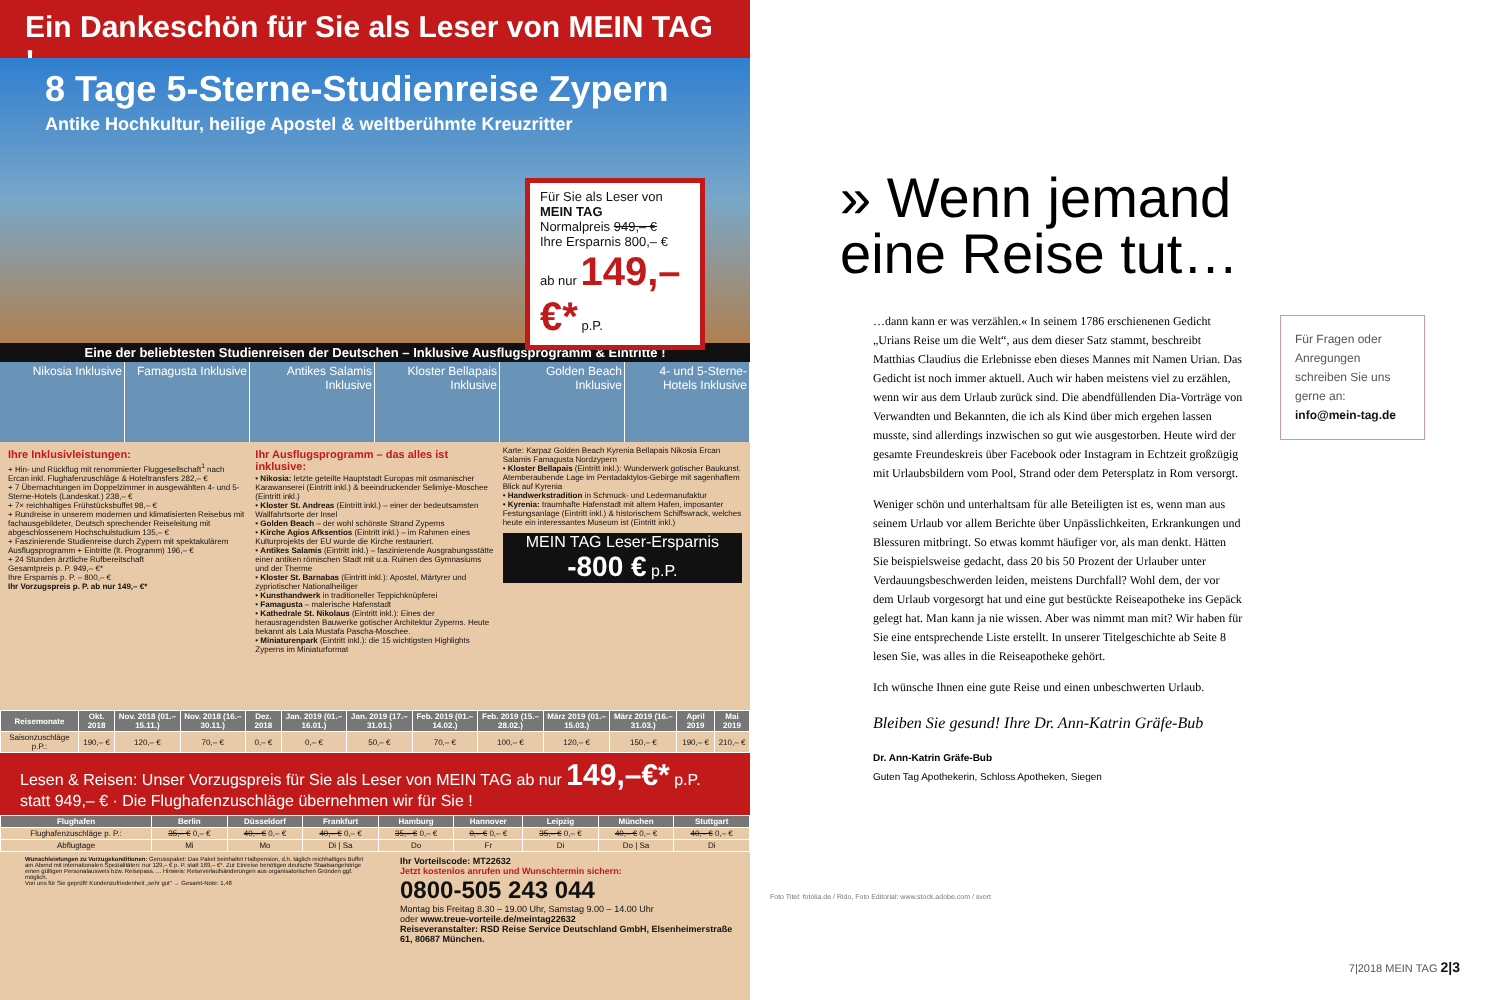Ein Dankeschön für Sie als Leser von MEIN TAG !
8 Tage 5-Sterne-Studienreise Zypern
Antike Hochkultur, heilige Apostel & weltberühmte Kreuzritter
Für Sie als Leser von
MEIN TAG
Normalpreis 949,– €
Ihre Ersparnis 800,– €
ab nur 149,–€* p.P.
Eine der beliebtesten Studienreisen der Deutschen – Inklusive Ausflugsprogramm & Eintritte !
Nikosia Inklusive Famagusta Inklusive Antikes Salamis Inklusive Kloster Bellapais Inklusive Golden Beach Inklusive 4- und 5-Sterne-Hotels Inklusive
Ihre Inklusivleistungen:
+ Hin- und Rückflug mit renommierter Fluggesellschaft<sup>1</sup> nach Ercan inkl. Flughafenzuschläge & Hoteltransfers 282,– €
+ 7 Übernachtungen im Doppelzimmer in ausgewählten 4- und 5-Sterne-Hotels (Landeskat.) 238,– €
+ 7× reichhaltiges Frühstücksbuffet 98,– €
+ Rundreise in unserem modernen und klimatisierten Reisebus mit fachausgebildeter, Deutsch sprechender Reiseleitung mit abgeschlossenem Hochschulstudium 135,– €
+ Faszinierende Studienreise durch Zypern mit spektakulärem Ausflugsprogramm + Eintritte (lt. Programm) 196,– €
+ 24 Stunden ärztliche Rufbereitschaft
Gesamtpreis p. P. 949,– €*
Ihre Ersparnis p. P. – 800,– €
Ihr Vorzugspreis p. P. ab nur 149,– €*
Ihr Ausflugsprogramm – das alles ist inklusive:
• Nikosia: letzte geteilte Hauptstadt Europas mit osmanischer Karawanserei (Eintritt inkl.) & beeindruckender Selimiye-Moschee (Eintritt inkl.)
• Kloster St. Andreas (Eintritt inkl.) – einer der bedeutsamsten Wallfahrtsorte der Insel
• Golden Beach – der wohl schönste Strand Zyperns
• Kirche Agios Afksentios (Eintritt inkl.) – im Rahmen eines Kulturprojekts der EU wurde die Kirche restauriert.
• Antikes Salamis (Eintritt inkl.) – faszinierende Ausgrabungsstätte einer antiken römischen Stadt mit u.a. Ruinen des Gymnasiums und der Therme
• Kloster St. Barnabas (Eintritt inkl.): Apostel, Märtyrer und zypriotischer Nationalheiliger
• Kunsthandwerk in traditioneller Teppichknüpferei
• Famagusta – malerische Hafenstadt
• Kathedrale St. Nikolaus (Eintritt inkl.): Eines der herausragendsten Bauwerke gotischer Architektur Zyperns. Heute bekannt als Lala Mustafa Pascha-Moschee.
• Miniaturenpark (Eintritt inkl.): die 15 wichtigsten Highlights Zyperns im Miniaturformat
Karte: Karpaz Golden Beach Kyrenia Bellapais Nikosia Ercan Salamis Famagusta Nordzypern
• Kloster Bellapais (Eintritt inkl.): Wunderwerk gotischer Baukunst. Atemberaubende Lage im Pentadaktylos-Gebirge mit sagenhaftem Blick auf Kyrenia
• Handwerkstradition in Schmuck- und Ledermanufaktur
• Kyrenia: traumhafte Hafenstadt mit altem Hafen, imposanter Festungsanlage (Eintritt inkl.) & historischem Schiffswrack, welches heute ein interessantes Museum ist (Eintritt inkl.)
MEIN TAG Leser-Ersparnis
-800 € p.P.
| Reisemonate | Okt. 2018 | Nov. 2018 (01.–15.11.) | Nov. 2018 (16.–30.11.) | Dez. 2018 | Jan. 2019 (01.–16.01.) | Jan. 2019 (17.–31.01.) | Feb. 2019 (01.–14.02.) | Feb. 2019 (15.–28.02.) | März 2019 (01.–15.03.) | März 2019 (16.–31.03.) | April 2019 | Mai 2019 |
| --- | --- | --- | --- | --- | --- | --- | --- | --- | --- | --- | --- | --- |
| Saisonzuschläge p.P.: | 190,– € | 120,– € | 70,– € | 0,– € | 0,– € | 50,– € | 70,– € | 100,– € | 120,– € | 150,– € | 190,– € | 210,– € |
Lesen & Reisen: Unser Vorzugspreis für Sie als Leser von MEIN TAG ab nur 149,–€* p.P. statt 949,– € · Die Flughafenzuschläge übernehmen wir für Sie !
| Flughafen | Berlin | Düsseldorf | Frankfurt | Hamburg | Hannover | Leipzig | München | Stuttgart |
| --- | --- | --- | --- | --- | --- | --- | --- | --- |
| Flughafenzuschläge p. P.: | 35,– € 0,– € | 40,– € 0,– € | 40,– € 0,– € | 35,– € 0,– € | 0,– € 0,– € | 35,– € 0,– € | 40,– € 0,– € | 40,– € 0,– € |
| Abflugtage | Mi | Mo | Di / Sa | Do | Fr | Di | Do / Sa | Di |
Wunschleistungen zu Vorzugskonditionen: Genusspaket: Das Paket beinhaltet Halbpension, d.h. täglich reichhaltiges Buffet am Abend mit internationalen Spezialitäten: nur 129,– € p. P. statt 169,– €*. Zur Einreise benötigen deutsche Staatsangehörige einen gültigen Personalausweis bzw. Reisepass. ... Hinweis: Reiseverlaufsänderungen aus organisatorischen Gründen ggf. möglich.
Von uns für Sie geprüft! Kundenzufriedenheit „sehr gut" → Gesamt-Note: 1,48
Ihr Vorteilscode: MT22632
Jetzt kostenlos anrufen und Wunschtermin sichern:
0800-505 243 044
Montag bis Freitag 8.30 – 19.00 Uhr, Samstag 9.00 – 14.00 Uhr
oder www.treue-vorteile.de/meintag22632
Reiseveranstalter: RSD Reise Service Deutschland GmbH, Elsenheimerstraße 61, 80687 München.
» Wenn jemand
eine Reise tut…
Für Fragen oder Anregungen schreiben Sie uns gerne an:
info@mein-tag.de
…dann kann er was verzählen.« In seinem 1786 erschienenen Gedicht „Urians Reise um die Welt“, aus dem dieser Satz stammt, beschreibt Matthias Claudius die Erlebnisse eben dieses Mannes mit Namen Urian. Das Gedicht ist noch immer aktuell. Auch wir haben meistens viel zu erzählen, wenn wir aus dem Urlaub zurück sind. Die abendfüllenden Dia-Vorträge von Verwandten und Bekannten, die ich als Kind über mich ergehen lassen musste, sind allerdings inzwischen so gut wie ausgestorben. Heute wird der gesamte Freundeskreis über Facebook oder Instagram in Echtzeit großzügig mit Urlaubsbildern vom Pool, Strand oder dem Petersplatz in Rom versorgt.
Weniger schön und unterhaltsam für alle Beteiligten ist es, wenn man aus seinem Urlaub vor allem Berichte über Unpässlichkeiten, Erkrankungen und Blessuren mitbringt. So etwas kommt häufiger vor, als man denkt. Hätten Sie beispielsweise gedacht, dass 20 bis 50 Prozent der Urlauber unter Verdauungsbeschwerden leiden, meistens Durchfall? Wohl dem, der vor dem Urlaub vorgesorgt hat und eine gut bestückte Reiseapotheke ins Gepäck gelegt hat. Man kann ja nie wissen. Aber was nimmt man mit? Wir haben für Sie eine entsprechende Liste erstellt. In unserer Titelgeschichte ab Seite 8 lesen Sie, was alles in die Reiseapotheke gehört.
Ich wünsche Ihnen eine gute Reise und einen unbeschwerten Urlaub.
Bleiben Sie gesund! Ihre Dr. Ann-Katrin Gräfe-Bub
Dr. Ann-Katrin Gräfe-Bub
Guten Tag Apothekerin, Schloss Apotheken, Siegen
Foto Titel: fotolia.de / Rido, Foto Editorial: www.stock.adobe.com / svort
7|2018 MEIN TAG 2|3